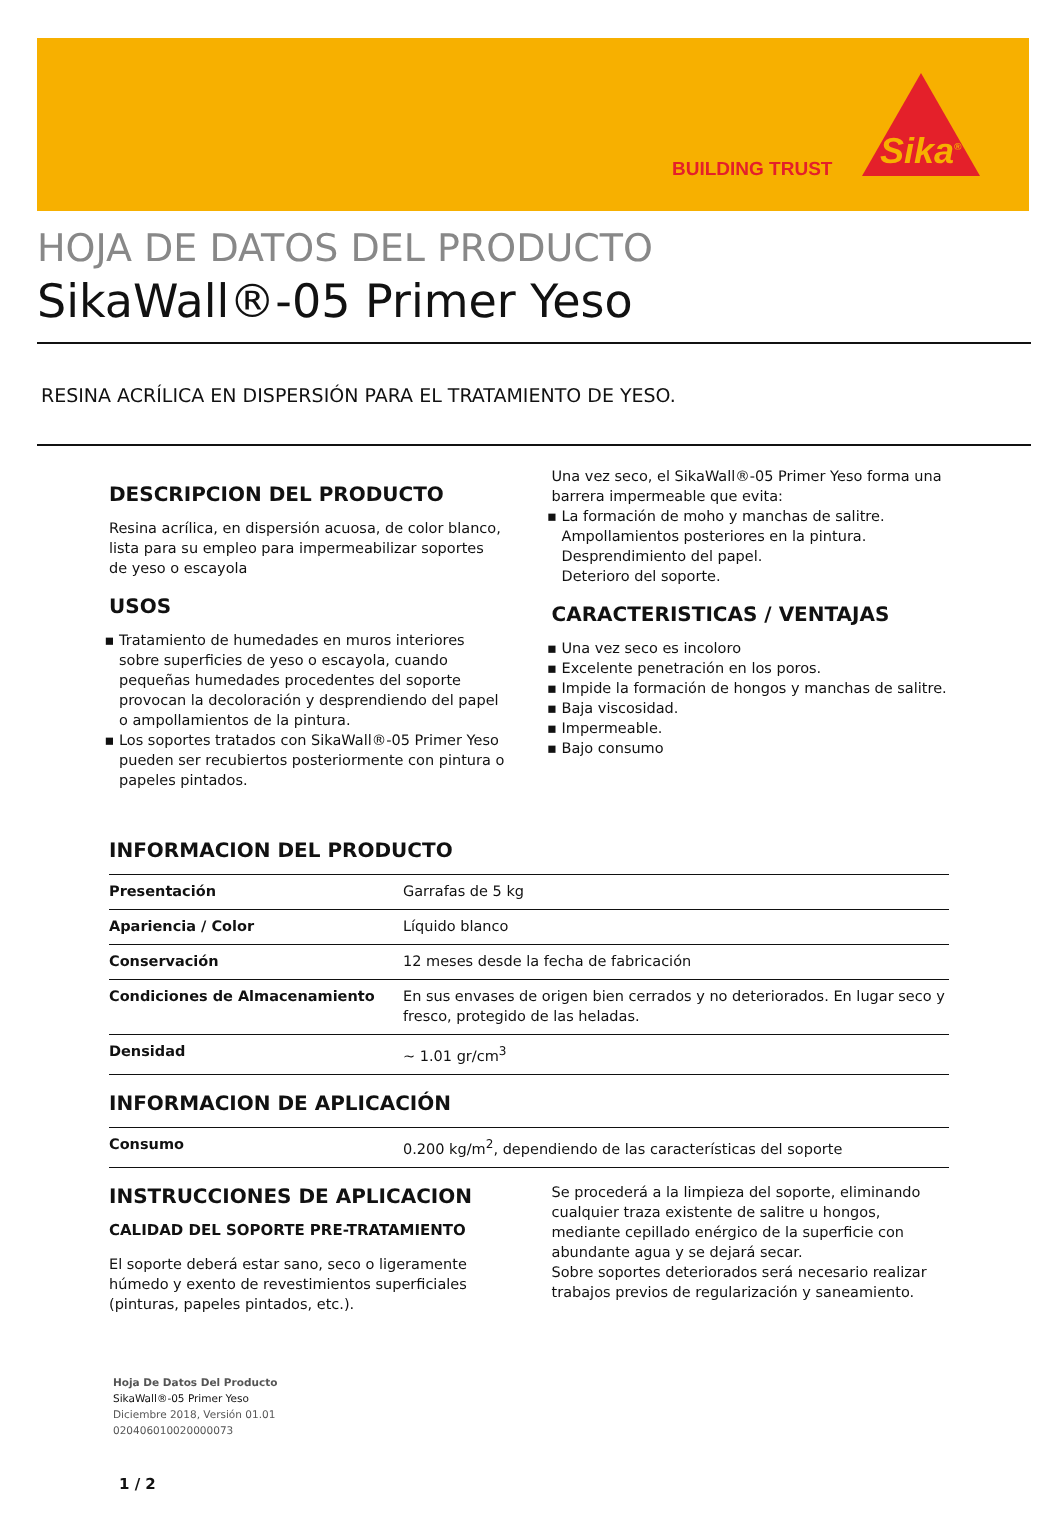BUILDING TRUST Sika<sup>®</sup>
HOJA DE DATOS DEL PRODUCTO
SikaWall®-05 Primer Yeso
RESINA ACRÍLICA EN DISPERSIÓN PARA EL TRATAMIENTO DE YESO.
DESCRIPCION DEL PRODUCTO
Resina acrílica, en dispersión acuosa, de color blanco, lista para su empleo para impermeabilizar soportes de yeso o escayola
USOS
Tratamiento de humedades en muros interiores sobre superficies de yeso o escayola, cuando pequeñas humedades procedentes del soporte provocan la decoloración y desprendiendo del papel o ampollamientos de la pintura.
Los soportes tratados con SikaWall®-05 Primer Yeso pueden ser recubiertos posteriormente con pintura o papeles pintados.
Una vez seco, el SikaWall®-05 Primer Yeso forma una barrera impermeable que evita:
La formación de moho y manchas de salitre.
Ampollamientos posteriores en la pintura.
Desprendimiento del papel.
Deterioro del soporte.
CARACTERISTICAS / VENTAJAS
Una vez seco es incoloro
Excelente penetración en los poros.
Impide la formación de hongos y manchas de salitre.
Baja viscosidad.
Impermeable.
Bajo consumo
INFORMACION DEL PRODUCTO
| Presentación | Garrafas de 5 kg |
| Apariencia / Color | Líquido blanco |
| Conservación | 12 meses desde la fecha de fabricación |
| Condiciones de Almacenamiento | En sus envases de origen bien cerrados y no deteriorados. En lugar seco y fresco, protegido de las heladas. |
| Densidad | ~ 1.01 gr/cm<sup>3</sup> |
INFORMACION DE APLICACIÓN
| Consumo | 0.200 kg/m<sup>2</sup>, dependiendo de las características del soporte |
INSTRUCCIONES DE APLICACION
CALIDAD DEL SOPORTE PRE-TRATAMIENTO
El soporte deberá estar sano, seco o ligeramente húmedo y exento de revestimientos superficiales (pinturas, papeles pintados, etc.).
Se procederá a la limpieza del soporte, eliminando cualquier traza existente de salitre u hongos, mediante cepillado enérgico de la superficie con abundante agua y se dejará secar.
Sobre soportes deteriorados será necesario realizar trabajos previos de regularización y saneamiento.
Hoja De Datos Del Producto
SikaWall®-05 Primer Yeso
Diciembre 2018, Versión 01.01
020406010020000073
1 / 2